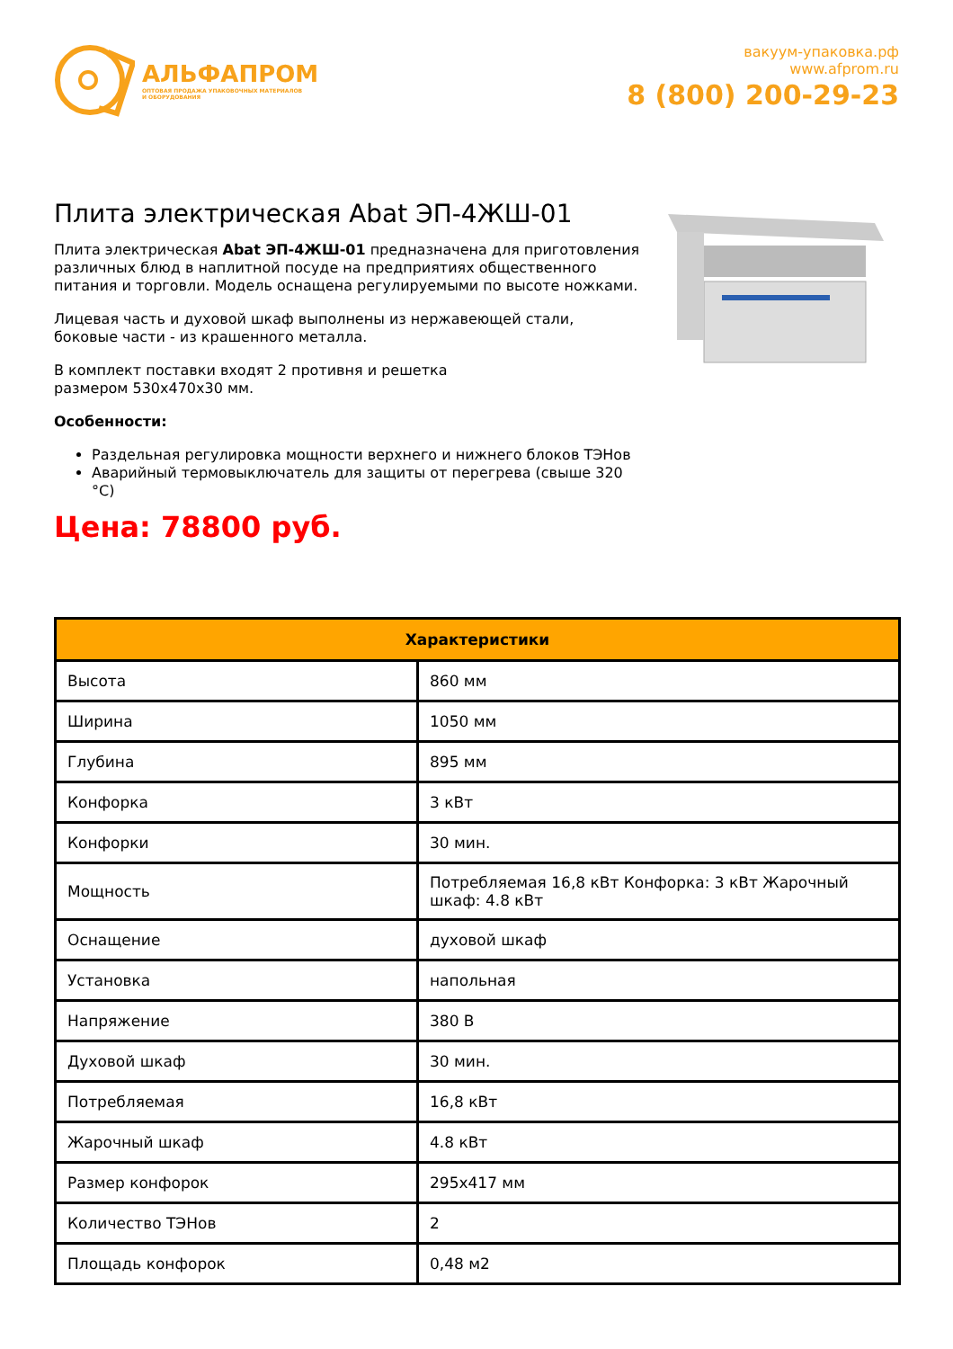АЛЬФАПРОМ
ОПТОВАЯ ПРОДАЖА УПАКОВОЧНЫХ МАТЕРИАЛОВ
И ОБОРУДОВАНИЯ
вакуум-упаковка.рф
www.afprom.ru
8 (800) 200-29-23
Плита электрическая Abat ЭП-4ЖШ-01
Плита электрическая Abat ЭП-4ЖШ-01 предназначена для приготовления различных блюд в наплитной посуде на предприятиях общественного питания и торговли. Модель оснащена регулируемыми по высоте ножками.
Лицевая часть и духовой шкаф выполнены из нержавеющей стали, боковые части - из крашенного металла.
В комплект поставки входят 2 противня и решетка
размером 530х470х30 мм.
Особенности:
Раздельная регулировка мощности верхнего и нижнего блоков ТЭНов
Аварийный термовыключатель для защиты от перегрева (свыше 320 °С)
Цена: 78800 руб.
| Характеристики | |
| --- | --- |
| Высота | 860 мм |
| Ширина | 1050 мм |
| Глубина | 895 мм |
| Конфорка | 3 кВт |
| Конфорки | 30 мин. |
| Мощность | Потребляемая 16,8 кВт Конфорка: 3 кВт Жарочный шкаф: 4.8 кВт |
| Оснащение | духовой шкаф |
| Установка | напольная |
| Напряжение | 380 В |
| Духовой шкаф | 30 мин. |
| Потребляемая | 16,8 кВт |
| Жарочный шкаф | 4.8 кВт |
| Размер конфорок | 295х417 мм |
| Количество ТЭНов | 2 |
| Площадь конфорок | 0,48 м2 |